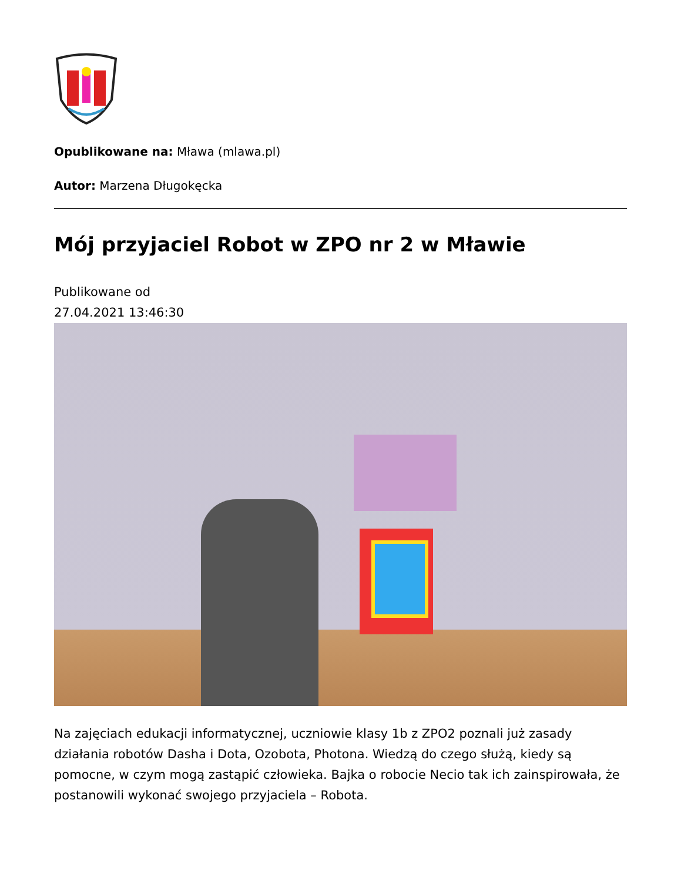Opublikowane na: Mława (mlawa.pl)
Autor: Marzena Długokęcka
Mój przyjaciel Robot w ZPO nr 2 w Mławie
Publikowane od
27.04.2021 13:46:30
Na zajęciach edukacji informatycznej, uczniowie klasy 1b z ZPO2 poznali już zasady działania robotów Dasha i Dota, Ozobota, Photona. Wiedzą do czego służą, kiedy są pomocne, w czym mogą zastąpić człowieka. Bajka o robocie Necio tak ich zainspirowała, że postanowili wykonać swojego przyjaciela – Robota.